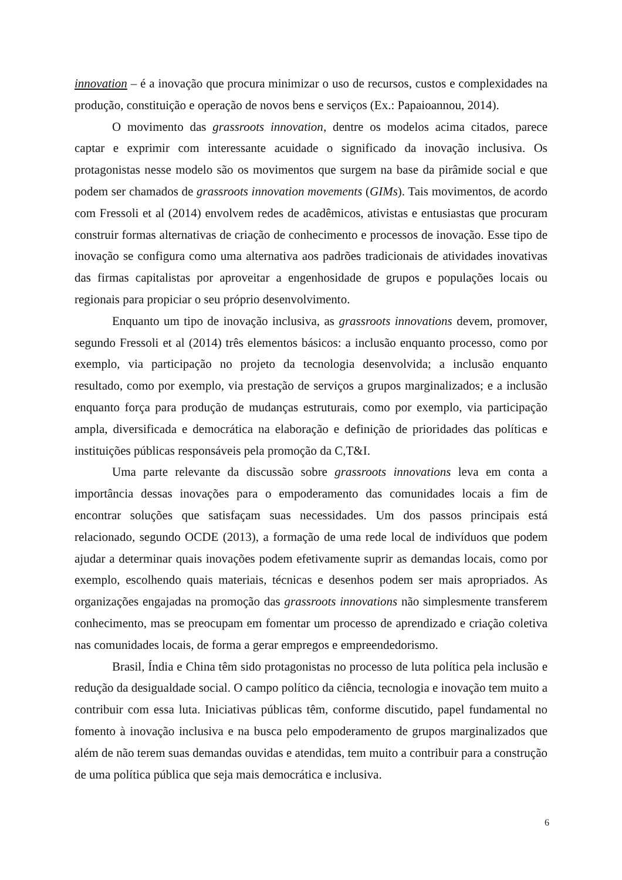innovation – é a inovação que procura minimizar o uso de recursos, custos e complexidades na produção, constituição e operação de novos bens e serviços (Ex.: Papaioannou, 2014).
O movimento das grassroots innovation, dentre os modelos acima citados, parece captar e exprimir com interessante acuidade o significado da inovação inclusiva. Os protagonistas nesse modelo são os movimentos que surgem na base da pirâmide social e que podem ser chamados de grassroots innovation movements (GIMs). Tais movimentos, de acordo com Fressoli et al (2014) envolvem redes de acadêmicos, ativistas e entusiastas que procuram construir formas alternativas de criação de conhecimento e processos de inovação. Esse tipo de inovação se configura como uma alternativa aos padrões tradicionais de atividades inovativas das firmas capitalistas por aproveitar a engenhosidade de grupos e populações locais ou regionais para propiciar o seu próprio desenvolvimento.
Enquanto um tipo de inovação inclusiva, as grassroots innovations devem, promover, segundo Fressoli et al (2014) três elementos básicos: a inclusão enquanto processo, como por exemplo, via participação no projeto da tecnologia desenvolvida; a inclusão enquanto resultado, como por exemplo, via prestação de serviços a grupos marginalizados; e a inclusão enquanto força para produção de mudanças estruturais, como por exemplo, via participação ampla, diversificada e democrática na elaboração e definição de prioridades das políticas e instituições públicas responsáveis pela promoção da C,T&I.
Uma parte relevante da discussão sobre grassroots innovations leva em conta a importância dessas inovações para o empoderamento das comunidades locais a fim de encontrar soluções que satisfaçam suas necessidades. Um dos passos principais está relacionado, segundo OCDE (2013), a formação de uma rede local de indivíduos que podem ajudar a determinar quais inovações podem efetivamente suprir as demandas locais, como por exemplo, escolhendo quais materiais, técnicas e desenhos podem ser mais apropriados. As organizações engajadas na promoção das grassroots innovations não simplesmente transferem conhecimento, mas se preocupam em fomentar um processo de aprendizado e criação coletiva nas comunidades locais, de forma a gerar empregos e empreendedorismo.
Brasil, Índia e China têm sido protagonistas no processo de luta política pela inclusão e redução da desigualdade social. O campo político da ciência, tecnologia e inovação tem muito a contribuir com essa luta. Iniciativas públicas têm, conforme discutido, papel fundamental no fomento à inovação inclusiva e na busca pelo empoderamento de grupos marginalizados que além de não terem suas demandas ouvidas e atendidas, tem muito a contribuir para a construção de uma política pública que seja mais democrática e inclusiva.
6